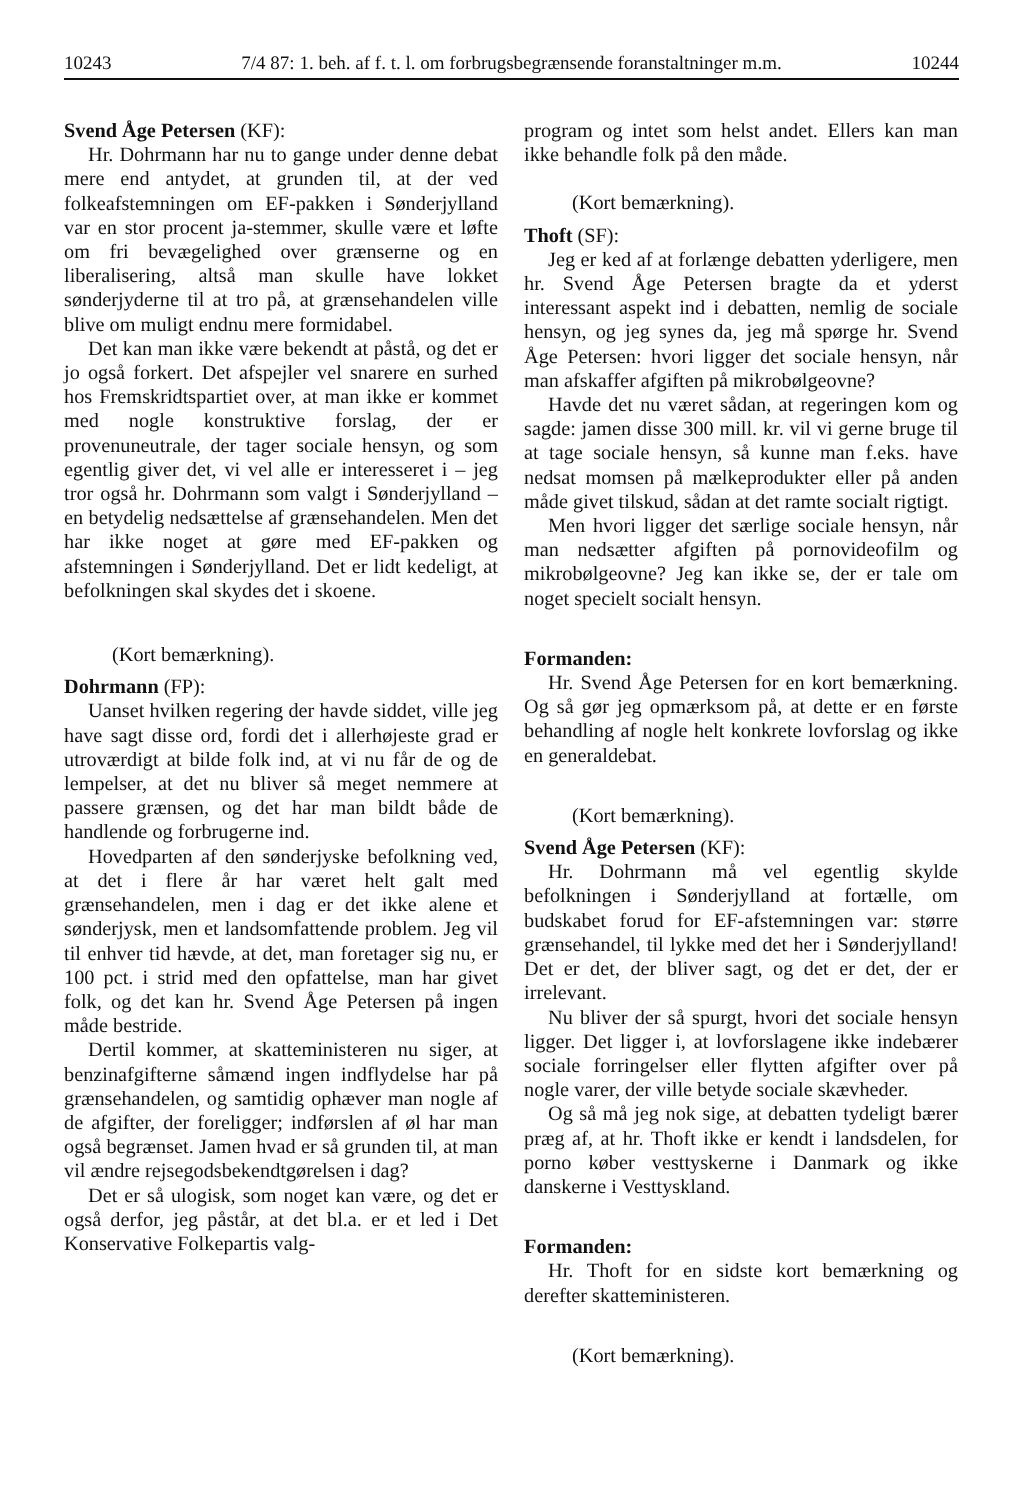10243 7/4 87: 1. beh. af f. t. l. om forbrugsbegrænsende foranstaltninger m.m. 10244
Svend Åge Petersen (KF):
Hr. Dohrmann har nu to gange under denne debat mere end antydet, at grunden til, at der ved folkeafstemningen om EF-pakken i Sønderjylland var en stor procent ja-stemmer, skulle være et løfte om fri bevægelighed over grænserne og en liberalisering, altså man skulle have lokket sønderjyderne til at tro på, at grænsehandelen ville blive om muligt endnu mere formidabel.
Det kan man ikke være bekendt at påstå, og det er jo også forkert. Det afspejler vel snarere en surhed hos Fremskridtspartiet over, at man ikke er kommet med nogle konstruktive forslag, der er provenuneutrale, der tager sociale hensyn, og som egentlig giver det, vi vel alle er interesseret i – jeg tror også hr. Dohrmann som valgt i Sønderjylland – en betydelig nedsættelse af grænsehandelen. Men det har ikke noget at gøre med EF-pakken og afstemningen i Sønderjylland. Det er lidt kedeligt, at befolkningen skal skydes det i skoene.
(Kort bemærkning).
Dohrmann (FP):
Uanset hvilken regering der havde siddet, ville jeg have sagt disse ord, fordi det i allerhøjeste grad er utroværdigt at bilde folk ind, at vi nu får de og de lempelser, at det nu bliver så meget nemmere at passere grænsen, og det har man bildt både de handlende og forbrugerne ind.
Hovedparten af den sønderjyske befolkning ved, at det i flere år har været helt galt med grænsehandelen, men i dag er det ikke alene et sønderjysk, men et landsomfattende problem. Jeg vil til enhver tid hævde, at det, man foretager sig nu, er 100 pct. i strid med den opfattelse, man har givet folk, og det kan hr. Svend Åge Petersen på ingen måde bestride.
Dertil kommer, at skatteministeren nu siger, at benzinafgifterne såmænd ingen indflydelse har på grænsehandelen, og samtidig ophæver man nogle af de afgifter, der foreligger; indførslen af øl har man også begrænset. Jamen hvad er så grunden til, at man vil ændre rejsegodsbekendtgørelsen i dag?
Det er så ulogisk, som noget kan være, og det er også derfor, jeg påstår, at det bl.a. er et led i Det Konservative Folkepartis valg-
program og intet som helst andet. Ellers kan man ikke behandle folk på den måde.
(Kort bemærkning).
Thoft (SF):
Jeg er ked af at forlænge debatten yderligere, men hr. Svend Åge Petersen bragte da et yderst interessant aspekt ind i debatten, nemlig de sociale hensyn, og jeg synes da, jeg må spørge hr. Svend Åge Petersen: hvori ligger det sociale hensyn, når man afskaffer afgiften på mikrobølgeovne?
Havde det nu været sådan, at regeringen kom og sagde: jamen disse 300 mill. kr. vil vi gerne bruge til at tage sociale hensyn, så kunne man f.eks. have nedsat momsen på mælkeprodukter eller på anden måde givet tilskud, sådan at det ramte socialt rigtigt.
Men hvori ligger det særlige sociale hensyn, når man nedsætter afgiften på pornovideofilm og mikrobølgeovne? Jeg kan ikke se, der er tale om noget specielt socialt hensyn.
Formanden:
Hr. Svend Åge Petersen for en kort bemærkning. Og så gør jeg opmærksom på, at dette er en første behandling af nogle helt konkrete lovforslag og ikke en generaldebat.
(Kort bemærkning).
Svend Åge Petersen (KF):
Hr. Dohrmann må vel egentlig skylde befolkningen i Sønderjylland at fortælle, om budskabet forud for EF-afstemningen var: større grænsehandel, til lykke med det her i Sønderjylland! Det er det, der bliver sagt, og det er det, der er irrelevant.
Nu bliver der så spurgt, hvori det sociale hensyn ligger. Det ligger i, at lovforslagene ikke indebærer sociale forringelser eller flytten afgifter over på nogle varer, der ville betyde sociale skævheder.
Og så må jeg nok sige, at debatten tydeligt bærer præg af, at hr. Thoft ikke er kendt i landsdelen, for porno køber vesttyskerne i Danmark og ikke danskerne i Vesttyskland.
Formanden:
Hr. Thoft for en sidste kort bemærkning og derefter skatteministeren.
(Kort bemærkning).